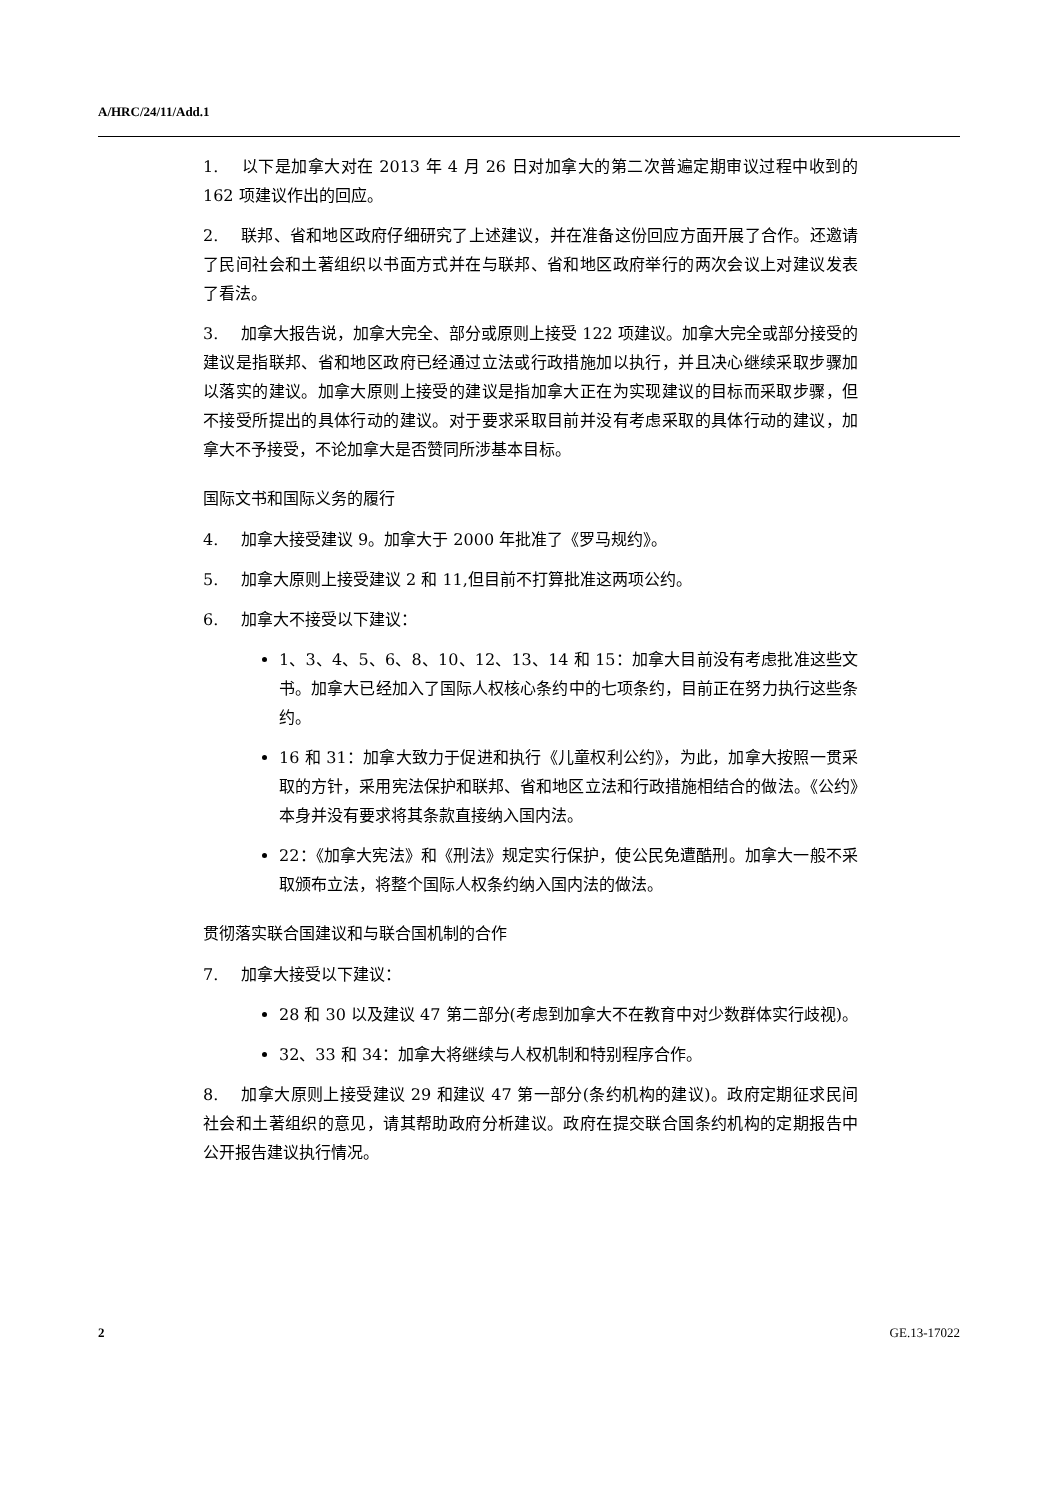A/HRC/24/11/Add.1
1. 以下是加拿大对在 2013 年 4 月 26 日对加拿大的第二次普遍定期审议过程中收到的 162 项建议作出的回应。
2. 联邦、省和地区政府仔细研究了上述建议，并在准备这份回应方面开展了合作。还邀请了民间社会和土著组织以书面方式并在与联邦、省和地区政府举行的两次会议上对建议发表了看法。
3. 加拿大报告说，加拿大完全、部分或原则上接受 122 项建议。加拿大完全或部分接受的建议是指联邦、省和地区政府已经通过立法或行政措施加以执行，并且决心继续采取步骤加以落实的建议。加拿大原则上接受的建议是指加拿大正在为实现建议的目标而采取步骤，但不接受所提出的具体行动的建议。对于要求采取目前并没有考虑采取的具体行动的建议，加拿大不予接受，不论加拿大是否赞同所涉基本目标。
国际文书和国际义务的履行
4. 加拿大接受建议 9。加拿大于 2000 年批准了《罗马规约》。
5. 加拿大原则上接受建议 2 和 11,但目前不打算批准这两项公约。
6. 加拿大不接受以下建议：
1、3、4、5、6、8、10、12、13、14 和 15：加拿大目前没有考虑批准这些文书。加拿大已经加入了国际人权核心条约中的七项条约，目前正在努力执行这些条约。
16 和 31：加拿大致力于促进和执行《儿童权利公约》，为此，加拿大按照一贯采取的方针，采用宪法保护和联邦、省和地区立法和行政措施相结合的做法。《公约》本身并没有要求将其条款直接纳入国内法。
22：《加拿大宪法》和《刑法》规定实行保护，使公民免遭酷刑。加拿大一般不采取颁布立法，将整个国际人权条约纳入国内法的做法。
贯彻落实联合国建议和与联合国机制的合作
7. 加拿大接受以下建议：
28 和 30 以及建议 47 第二部分(考虑到加拿大不在教育中对少数群体实行歧视)。
32、33 和 34：加拿大将继续与人权机制和特别程序合作。
8. 加拿大原则上接受建议 29 和建议 47 第一部分(条约机构的建议)。政府定期征求民间社会和土著组织的意见，请其帮助政府分析建议。政府在提交联合国条约机构的定期报告中公开报告建议执行情况。
2 GE.13-17022